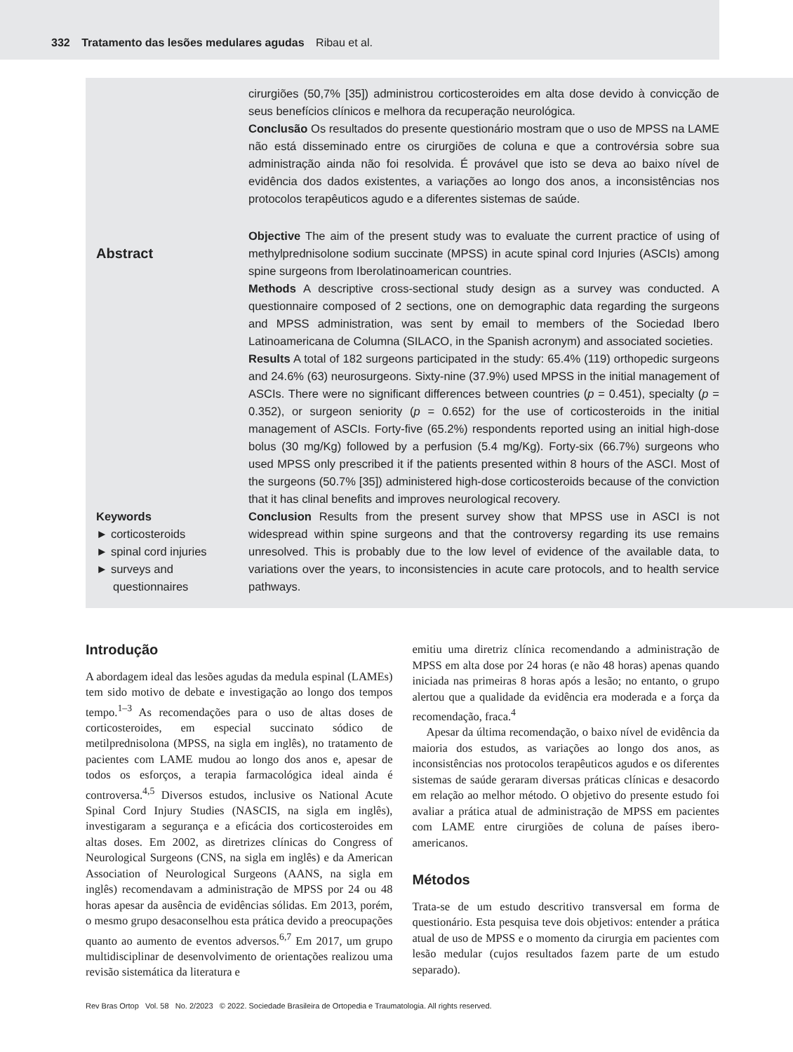332 Tratamento das lesões medulares agudas Ribau et al.
Abstract
Keywords
► corticosteroids
► spinal cord injuries
► surveys and questionnaires
cirurgiões (50,7% [35]) administrou corticosteroides em alta dose devido à convicção de seus benefícios clínicos e melhora da recuperação neurológica.
Conclusão Os resultados do presente questionário mostram que o uso de MPSS na LAME não está disseminado entre os cirurgiões de coluna e que a controvérsia sobre sua administração ainda não foi resolvida. É provável que isto se deva ao baixo nível de evidência dos dados existentes, a variações ao longo dos anos, a inconsistências nos protocolos terapêuticos agudo e a diferentes sistemas de saúde.
Objective The aim of the present study was to evaluate the current practice of using of methylprednisolone sodium succinate (MPSS) in acute spinal cord Injuries (ASCIs) among spine surgeons from Iberolatinoamerican countries.
Methods A descriptive cross-sectional study design as a survey was conducted. A questionnaire composed of 2 sections, one on demographic data regarding the surgeons and MPSS administration, was sent by email to members of the Sociedad Ibero Latinoamericana de Columna (SILACO, in the Spanish acronym) and associated societies.
Results A total of 182 surgeons participated in the study: 65.4% (119) orthopedic surgeons and 24.6% (63) neurosurgeons. Sixty-nine (37.9%) used MPSS in the initial management of ASCIs. There were no significant differences between countries (p = 0.451), specialty (p = 0.352), or surgeon seniority (p = 0.652) for the use of corticosteroids in the initial management of ASCIs. Forty-five (65.2%) respondents reported using an initial high-dose bolus (30 mg/Kg) followed by a perfusion (5.4 mg/Kg). Forty-six (66.7%) surgeons who used MPSS only prescribed it if the patients presented within 8 hours of the ASCI. Most of the surgeons (50.7% [35]) administered high-dose corticosteroids because of the conviction that it has clinal benefits and improves neurological recovery.
Conclusion Results from the present survey show that MPSS use in ASCI is not widespread within spine surgeons and that the controversy regarding its use remains unresolved. This is probably due to the low level of evidence of the available data, to variations over the years, to inconsistencies in acute care protocols, and to health service pathways.
Introdução
A abordagem ideal das lesões agudas da medula espinal (LAMEs) tem sido motivo de debate e investigação ao longo dos tempos tempo.<sup>1–3</sup> As recomendações para o uso de altas doses de corticosteroides, em especial succinato sódico de metilprednisolona (MPSS, na sigla em inglês), no tratamento de pacientes com LAME mudou ao longo dos anos e, apesar de todos os esforços, a terapia farmacológica ideal ainda é controversa.<sup>4,5</sup> Diversos estudos, inclusive os National Acute Spinal Cord Injury Studies (NASCIS, na sigla em inglês), investigaram a segurança e a eficácia dos corticosteroides em altas doses. Em 2002, as diretrizes clínicas do Congress of Neurological Surgeons (CNS, na sigla em inglês) e da American Association of Neurological Surgeons (AANS, na sigla em inglês) recomendavam a administração de MPSS por 24 ou 48 horas apesar da ausência de evidências sólidas. Em 2013, porém, o mesmo grupo desaconselhou esta prática devido a preocupações quanto ao aumento de eventos adversos.<sup>6,7</sup> Em 2017, um grupo multidisciplinar de desenvolvimento de orientações realizou uma revisão sistemática da literatura e
emitiu uma diretriz clínica recomendando a administração de MPSS em alta dose por 24 horas (e não 48 horas) apenas quando iniciada nas primeiras 8 horas após a lesão; no entanto, o grupo alertou que a qualidade da evidência era moderada e a força da recomendação, fraca.<sup>4</sup>
Apesar da última recomendação, o baixo nível de evidência da maioria dos estudos, as variações ao longo dos anos, as inconsistências nos protocolos terapêuticos agudos e os diferentes sistemas de saúde geraram diversas práticas clínicas e desacordo em relação ao melhor método. O objetivo do presente estudo foi avaliar a prática atual de administração de MPSS em pacientes com LAME entre cirurgiões de coluna de países ibero-americanos.
Métodos
Trata-se de um estudo descritivo transversal em forma de questionário. Esta pesquisa teve dois objetivos: entender a prática atual de uso de MPSS e o momento da cirurgia em pacientes com lesão medular (cujos resultados fazem parte de um estudo separado).
Rev Bras Ortop Vol. 58 No. 2/2023 © 2022. Sociedade Brasileira de Ortopedia e Traumatologia. All rights reserved.